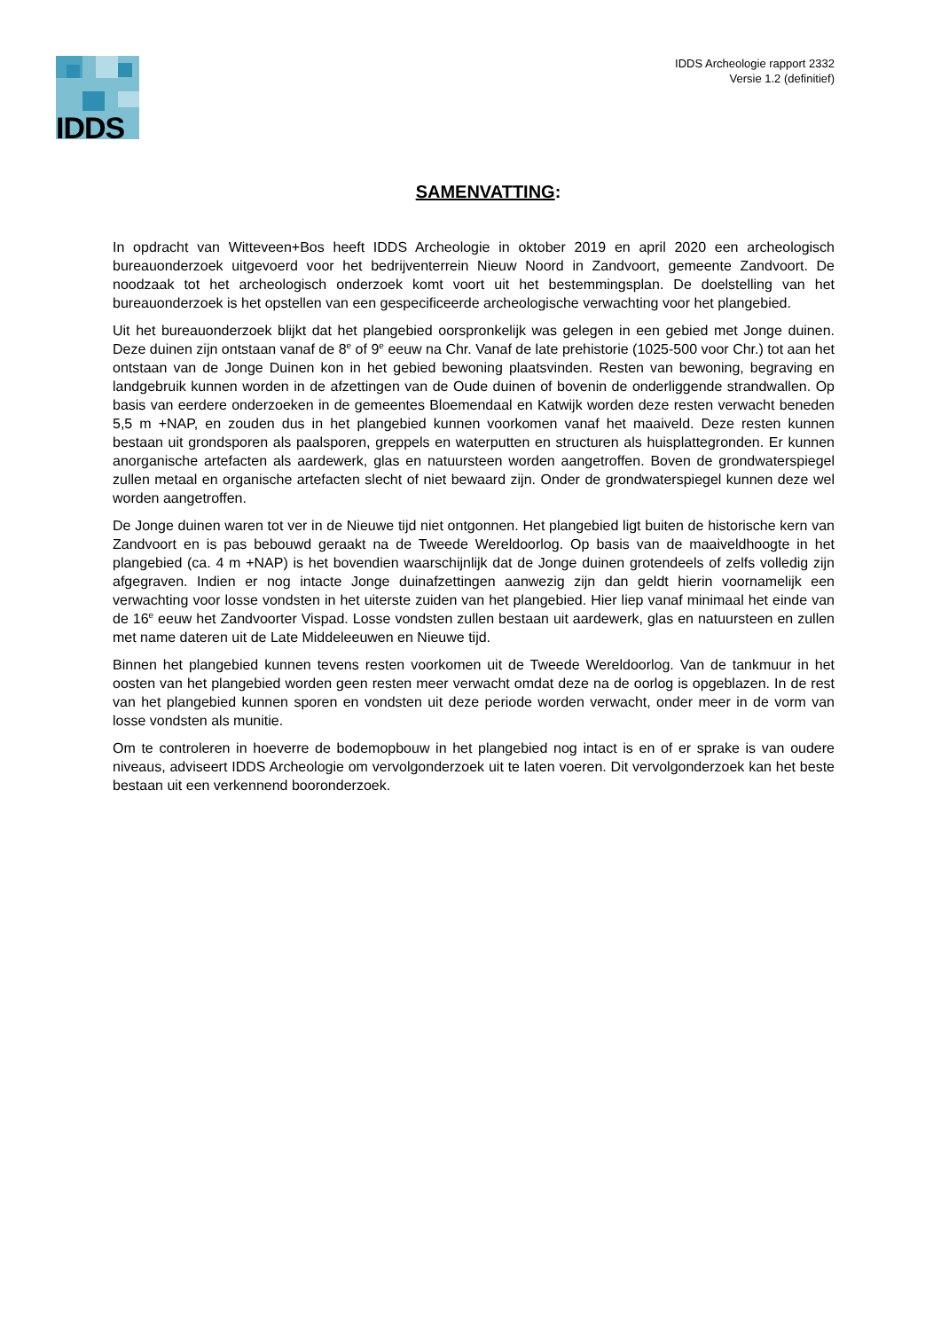IDDS
IDDS Archeologie rapport 2332
Versie 1.2 (definitief)
SAMENVATTING:
In opdracht van Witteveen+Bos heeft IDDS Archeologie in oktober 2019 en april 2020 een archeologisch bureauonderzoek uitgevoerd voor het bedrijventerrein Nieuw Noord in Zandvoort, gemeente Zandvoort. De noodzaak tot het archeologisch onderzoek komt voort uit het bestemmingsplan. De doelstelling van het bureauonderzoek is het opstellen van een gespecificeerde archeologische verwachting voor het plangebied.
Uit het bureauonderzoek blijkt dat het plangebied oorspronkelijk was gelegen in een gebied met Jonge duinen. Deze duinen zijn ontstaan vanaf de 8<sup>e</sup> of 9<sup>e</sup> eeuw na Chr. Vanaf de late prehistorie (1025-500 voor Chr.) tot aan het ontstaan van de Jonge Duinen kon in het gebied bewoning plaatsvinden. Resten van bewoning, begraving en landgebruik kunnen worden in de afzettingen van de Oude duinen of bovenin de onderliggende strandwallen. Op basis van eerdere onderzoeken in de gemeentes Bloemendaal en Katwijk worden deze resten verwacht beneden 5,5 m +NAP, en zouden dus in het plangebied kunnen voorkomen vanaf het maaiveld. Deze resten kunnen bestaan uit grondsporen als paalsporen, greppels en waterputten en structuren als huisplattegronden. Er kunnen anorganische artefacten als aardewerk, glas en natuursteen worden aangetroffen. Boven de grondwaterspiegel zullen metaal en organische artefacten slecht of niet bewaard zijn. Onder de grondwaterspiegel kunnen deze wel worden aangetroffen.
De Jonge duinen waren tot ver in de Nieuwe tijd niet ontgonnen. Het plangebied ligt buiten de historische kern van Zandvoort en is pas bebouwd geraakt na de Tweede Wereldoorlog. Op basis van de maaiveldhoogte in het plangebied (ca. 4 m +NAP) is het bovendien waarschijnlijk dat de Jonge duinen grotendeels of zelfs volledig zijn afgegraven. Indien er nog intacte Jonge duinafzettingen aanwezig zijn dan geldt hierin voornamelijk een verwachting voor losse vondsten in het uiterste zuiden van het plangebied. Hier liep vanaf minimaal het einde van de 16<sup>e</sup> eeuw het Zandvoorter Vispad. Losse vondsten zullen bestaan uit aardewerk, glas en natuursteen en zullen met name dateren uit de Late Middeleeuwen en Nieuwe tijd.
Binnen het plangebied kunnen tevens resten voorkomen uit de Tweede Wereldoorlog. Van de tankmuur in het oosten van het plangebied worden geen resten meer verwacht omdat deze na de oorlog is opgeblazen. In de rest van het plangebied kunnen sporen en vondsten uit deze periode worden verwacht, onder meer in de vorm van losse vondsten als munitie.
Om te controleren in hoeverre de bodemopbouw in het plangebied nog intact is en of er sprake is van oudere niveaus, adviseert IDDS Archeologie om vervolgonderzoek uit te laten voeren. Dit vervolgonderzoek kan het beste bestaan uit een verkennend booronderzoek.